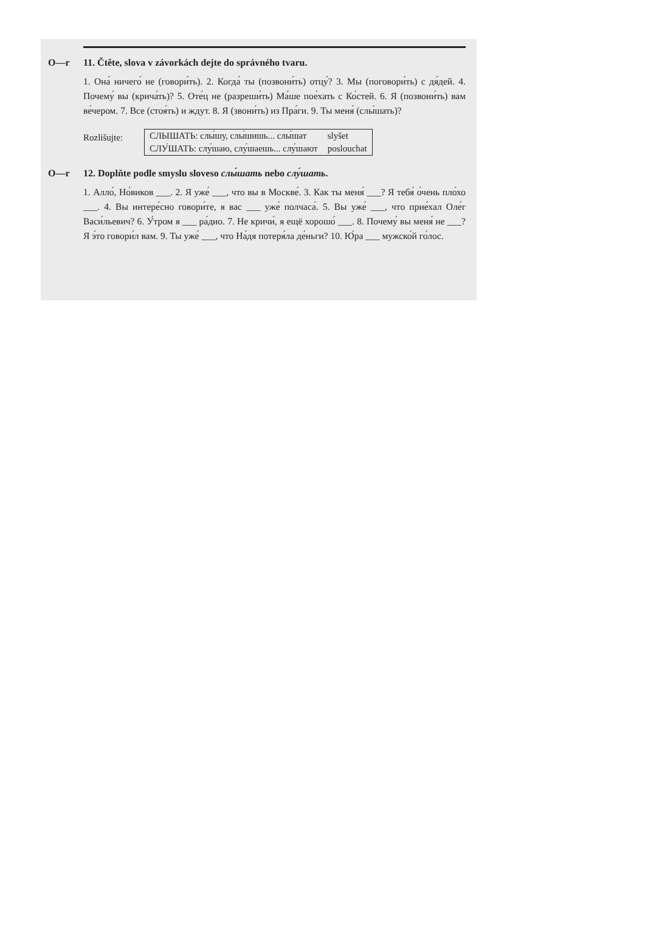O—r 11. Čtěte, slova v závorkách dejte do správného tvaru.
1. Она́ ничего́ не (говори́ть). 2. Когда́ ты (позвони́ть) отцу́? 3. Мы (поговори́ть) с дя́дей. 4. Почему́ вы (крича́ть)? 5. Оте́ц не (разреши́ть) Ма́ше пое́хать с Ко́стей. 6. Я (позвони́ть) вам ве́чером. 7. Все (стоя́ть) и ждут. 8. Я (звони́ть) из Пра́ги. 9. Ты меня́ (слы́шать)?
Rozlišujte:
| СЛЫШАТЬ: слы́шу, слы́шишь... слы́шат | slyšet |
| СЛУ́ШАТЬ: слу́шаю, слу́шаешь... слу́шают | poslouchat |
O—r 12. Doplňte podle smyslu sloveso слы́шать nebo слу́шать.
1. Алло́, Но́виков ___. 2. Я уже́ ___, что вы в Москве́. 3. Как ты меня́ ___? Я тебя́ о́чень пло́хо ___. 4. Вы интере́сно говори́те, я вас ___ уже́ полчаса́. 5. Вы уже́ ___, что прие́хал Оле́г Васи́льевич? 6. У́тром я ___ ра́дио. 7. Не кричи́, я ещё хорошо́ ___. 8. Почему́ вы меня́ не ___? Я э́то говори́л вам. 9. Ты уже́ ___, что На́дя потеря́ла де́ньги? 10. Ю́ра ___ мужско́й го́лос.